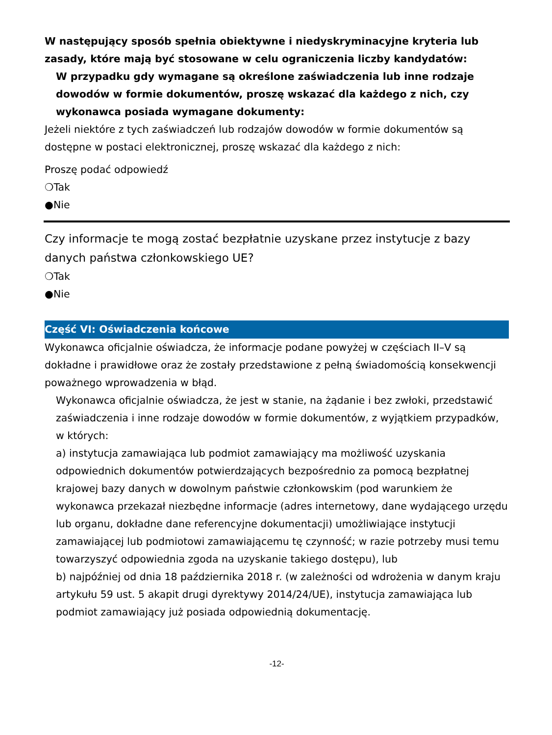W następujący sposób spełnia obiektywne i niedyskryminacyjne kryteria lub zasady, które mają być stosowane w celu ograniczenia liczby kandydatów:
W przypadku gdy wymagane są określone zaświadczenia lub inne rodzaje dowodów w formie dokumentów, proszę wskazać dla każdego z nich, czy wykonawca posiada wymagane dokumenty:
Jeżeli niektóre z tych zaświadczeń lub rodzajów dowodów w formie dokumentów są dostępne w postaci elektronicznej, proszę wskazać dla każdego z nich:
Proszę podać odpowiedź
❍Tak
●Nie
Czy informacje te mogą zostać bezpłatnie uzyskane przez instytucje z bazy danych państwa członkowskiego UE?
❍Tak
●Nie
Część VI: Oświadczenia końcowe
Wykonawca oficjalnie oświadcza, że informacje podane powyżej w częściach II–V są dokładne i prawidłowe oraz że zostały przedstawione z pełną świadomością konsekwencji poważnego wprowadzenia w błąd.
Wykonawca oficjalnie oświadcza, że jest w stanie, na żądanie i bez zwłoki, przedstawić zaświadczenia i inne rodzaje dowodów w formie dokumentów, z wyjątkiem przypadków, w których:
a) instytucja zamawiająca lub podmiot zamawiający ma możliwość uzyskania odpowiednich dokumentów potwierdzających bezpośrednio za pomocą bezpłatnej krajowej bazy danych w dowolnym państwie członkowskim (pod warunkiem że wykonawca przekazał niezbędne informacje (adres internetowy, dane wydającego urzędu lub organu, dokładne dane referencyjne dokumentacji) umożliwiające instytucji zamawiającej lub podmiotowi zamawiającemu tę czynność; w razie potrzeby musi temu towarzyszyć odpowiednia zgoda na uzyskanie takiego dostępu), lub
b) najpóźniej od dnia 18 października 2018 r. (w zależności od wdrożenia w danym kraju artykułu 59 ust. 5 akapit drugi dyrektywy 2014/24/UE), instytucja zamawiająca lub podmiot zamawiający już posiada odpowiednią dokumentację.
-12-